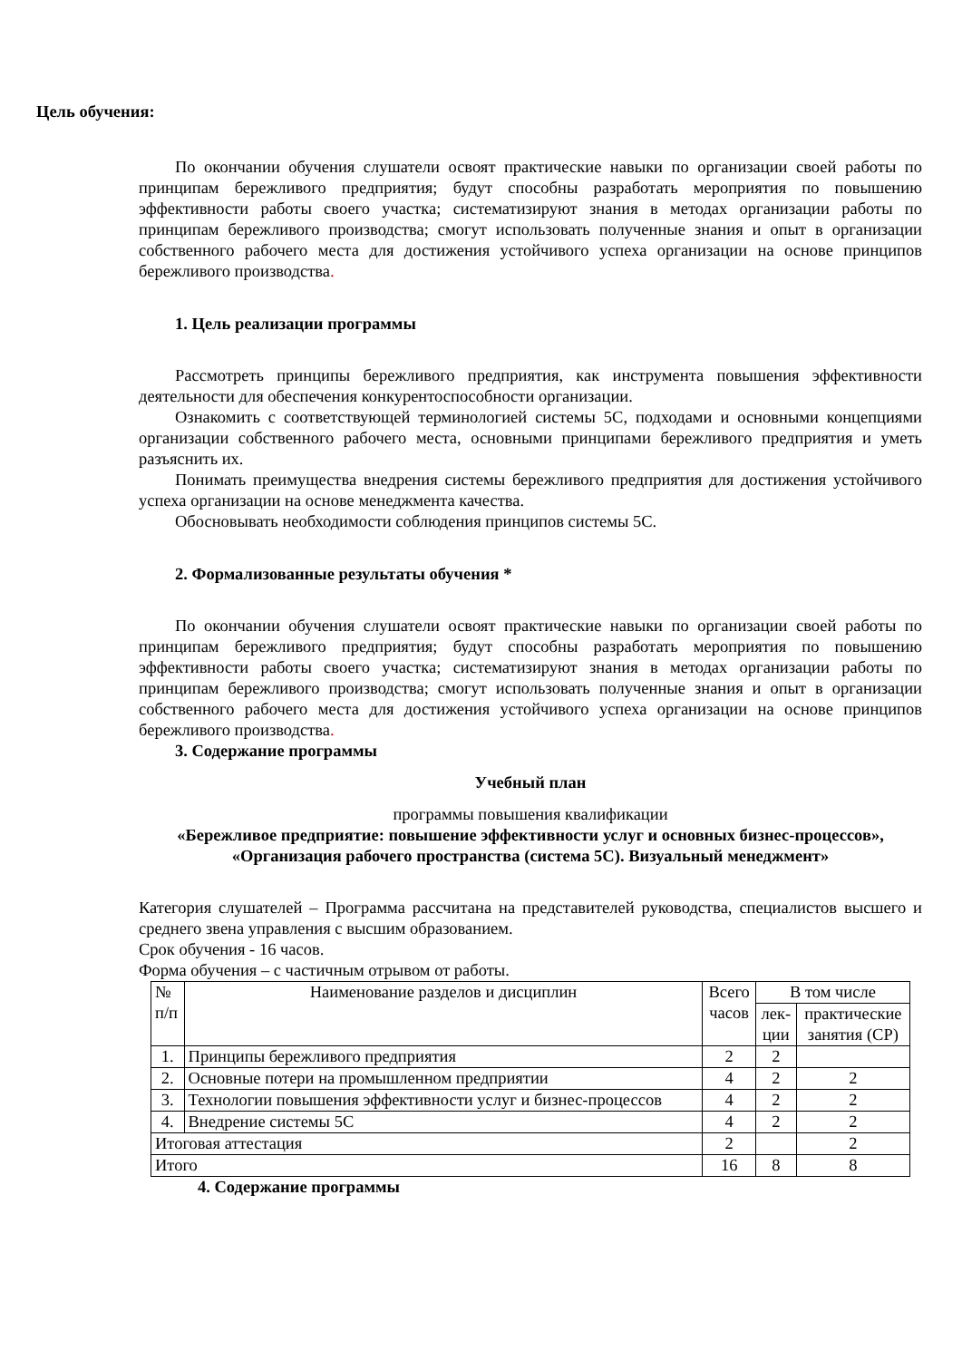Цель обучения:
По окончании обучения слушатели освоят практические навыки по организации своей работы по принципам бережливого предприятия; будут способны разработать мероприятия по повышению эффективности работы своего участка; систематизируют знания в методах организации работы по принципам бережливого производства; смогут использовать полученные знания и опыт в организации собственного рабочего места для достижения устойчивого успеха организации на основе принципов бережливого производства.
1. Цель реализации программы
Рассмотреть принципы бережливого предприятия, как инструмента повышения эффективности деятельности для обеспечения конкурентоспособности организации.
Ознакомить с соответствующей терминологией системы 5С, подходами и основными концепциями организации собственного рабочего места, основными принципами бережливого предприятия и уметь разъяснить их.
Понимать преимущества внедрения системы бережливого предприятия для достижения устойчивого успеха организации на основе менеджмента качества.
Обосновывать необходимости соблюдения принципов системы 5С.
2. Формализованные результаты обучения *
По окончании обучения слушатели освоят практические навыки по организации своей работы по принципам бережливого предприятия; будут способны разработать мероприятия по повышению эффективности работы своего участка; систематизируют знания в методах организации работы по принципам бережливого производства; смогут использовать полученные знания и опыт в организации собственного рабочего места для достижения устойчивого успеха организации на основе принципов бережливого производства.
3. Содержание программы
Учебный план
программы повышения квалификации
«Бережливое предприятие: повышение эффективности услуг и основных бизнес-процессов», «Организация рабочего пространства (система 5С). Визуальный менеджмент»
Категория слушателей – Программа рассчитана на представителей руководства, специалистов высшего и среднего звена управления с высшим образованием.
Срок обучения - 16 часов.
Форма обучения – с частичным отрывом от работы.
| № п/п | Наименование разделов и дисциплин | Всего часов | В том числе | |
| --- | --- | --- | --- | --- |
| | | | лек- ции | практические занятия (СР) |
| 1. | Принципы бережливого предприятия | 2 | 2 | |
| 2. | Основные потери на промышленном предприятии | 4 | 2 | 2 |
| 3. | Технологии повышения эффективности услуг и бизнес-процессов | 4 | 2 | 2 |
| 4. | Внедрение системы 5С | 4 | 2 | 2 |
| Итоговая аттестация | | 2 | | 2 |
| Итого | | 16 | 8 | 8 |
4. Содержание программы